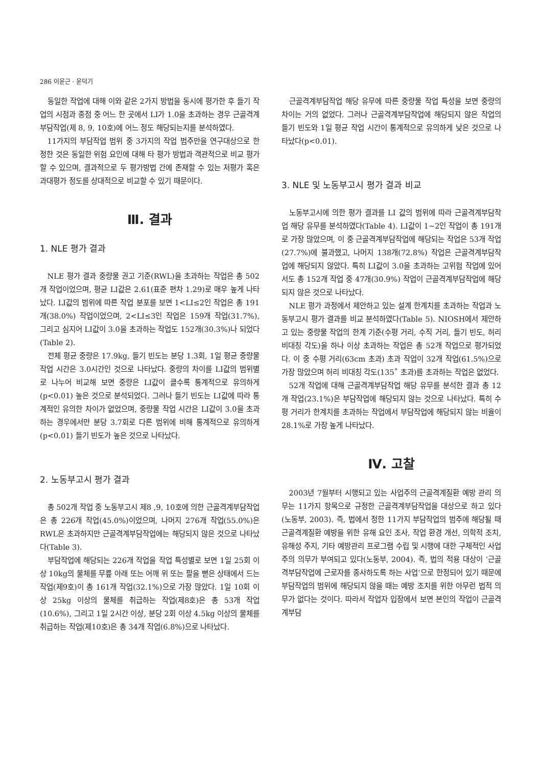286 이윤근 · 윤덕기
동일한 작업에 대해 이와 같은 2가지 방법을 동시에 평가한 후 들기 작업의 시점과 종점 중 어느 한 곳에서 LI가 1.0을 초과하는 경우 근골격계부담작업(제 8, 9, 10호)에 어느 정도 해당되는지를 분석하였다.
11가지의 부담작업 범위 중 3가지의 작업 범주만을 연구대상으로 한정한 것은 동일한 위험 요인에 대해 타 평가 방법과 객관적으로 비교 평가할 수 있으며, 결과적으로 두 평가방법 간에 존재할 수 있는 저평가 혹은 과대평가 정도를 상대적으로 비교할 수 있기 때문이다.
Ⅲ. 결과
1. NLE 평가 결과
NLE 평가 결과 중량물 권고 기준(RWL)을 초과하는 작업은 총 502개 작업이었으며, 평균 LI값은 2.61(표준 편차 1.29)로 매우 높게 나타났다. LI값의 범위에 따른 작업 분포를 보면 1<LI≤2인 작업은 총 191개(38.0%) 작업이었으며, 2<LI≤3인 작업은 159개 작업(31.7%), 그리고 심지어 LI값이 3.0을 초과하는 작업도 152개(30.3%)나 되었다(Table 2).
전체 평균 중량은 17.9kg, 들기 빈도는 분당 1.3회, 1일 평균 중량물 작업 시간은 3.0시간인 것으로 나타났다. 중량의 차이를 LI값의 범위별로 나누어 비교해 보면 중량은 LI값이 클수록 통계적으로 유의하게(p<0.01) 높은 것으로 분석되었다. 그러나 들기 빈도는 LI값에 따라 통계적인 유의한 차이가 없었으며, 중량물 작업 시간은 LI값이 3.0을 초과하는 경우에서만 분당 3.7회로 다른 범위에 비해 통계적으로 유의하게(p<0.01) 들기 빈도가 높은 것으로 나타났다.
2. 노동부고시 평가 결과
총 502개 작업 중 노동부고시 제8 ,9, 10호에 의한 근골격계부담작업은 총 226개 작업(45.0%)이었으며, 나머지 276개 작업(55.0%)은 RWL은 초과하지만 근골격계부담작업에는 해당되지 않은 것으로 나타났다(Table 3).
부담작업에 해당되는 226개 작업을 작업 특성별로 보면 1일 25회 이상 10kg의 물체를 무릎 아래 또는 어깨 위 또는 팔을 뻗은 상태에서 드는 작업(제9호)이 총 161개 작업(32.1%)으로 가장 많았다. 1일 10회 이상 25kg 이상의 물체를 취급하는 작업(제8호)은 총 53개 작업(10.6%), 그리고 1일 2시간 이상, 분당 2회 이상 4.5kg 이상의 물체를 취급하는 작업(제10호)은 총 34개 작업(6.8%)으로 나타났다.
근골격계부담작업 해당 유무에 따른 중량물 작업 특성을 보면 중량의 차이는 거의 없었다. 그러나 근골격계부담작업에 해당되지 않은 작업의 들기 빈도와 1일 평균 작업 시간이 통계적으로 유의하게 낮은 것으로 나타났다(p<0.01).
3. NLE 및 노동부고시 평가 결과 비교
노동부고시에 의한 평가 결과를 LI 값의 범위에 따라 근골격계부담작업 해당 유무를 분석하였다(Table 4). LI값이 1~2인 작업이 총 191개로 가장 많았으며, 이 중 근골격계부담작업에 해당되는 작업은 53개 작업(27.7%)에 불과했고, 나머지 138개(72.8%) 작업은 근골격계부담작업에 해당되지 않았다. 특히 LI값이 3.0을 초과하는 고위험 작업에 있어서도 총 152개 작업 중 47개(30.9%) 작업이 근골격계부담작업에 해당되지 않은 것으로 나타났다.
NLE 평가 과정에서 제안하고 있는 설계 한계치를 초과하는 작업과 노동부고시 평가 결과를 비교 분석하였다(Table 5). NIOSH에서 제안하고 있는 중량물 작업의 한계 기준(수평 거리, 수직 거리, 들기 빈도, 허리 비대칭 각도)을 하나 이상 초과하는 작업은 총 52개 작업으로 평가되었다. 이 중 수평 거리(63cm 초과) 초과 작업이 32개 작업(61.5%)으로 가장 많았으며 허리 비대칭 각도(135˚ 초과)를 초과하는 작업은 없었다.
52개 작업에 대해 근골격계부담작업 해당 유무를 분석한 결과 총 12개 작업(23.1%)은 부담작업에 해당되지 않는 것으로 나타났다. 특히 수평 거리가 한계치를 초과하는 작업에서 부담작업에 해당되지 않는 비율이 28.1%로 가장 높게 나타났다.
Ⅳ. 고찰
2003년 7월부터 시행되고 있는 사업주의 근골격계질환 예방 관리 의무는 11가지 항목으로 규정한 근골격계부담작업을 대상으로 하고 있다(노동부, 2003). 즉, 법에서 정한 11가지 부담작업의 범주에 해당될 때 근골격계질환 예방을 위한 유해 요인 조사, 작업 환경 개선, 의학적 조치, 유해성 주지, 기타 예방관리 프로그램 수립 및 시행에 대한 구체적인 사업주의 의무가 부여되고 있다(노동부, 2004). 즉, 법의 적용 대상이 ‘근골격부담작업에 근로자를 종사하도록 하는 사업’으로 한정되어 있기 때문에 부담작업의 범위에 해당되지 않을 때는 예방 조치를 위한 아무런 법적 의무가 없다는 것이다. 따라서 작업자 입장에서 보면 본인의 작업이 근골격계부담